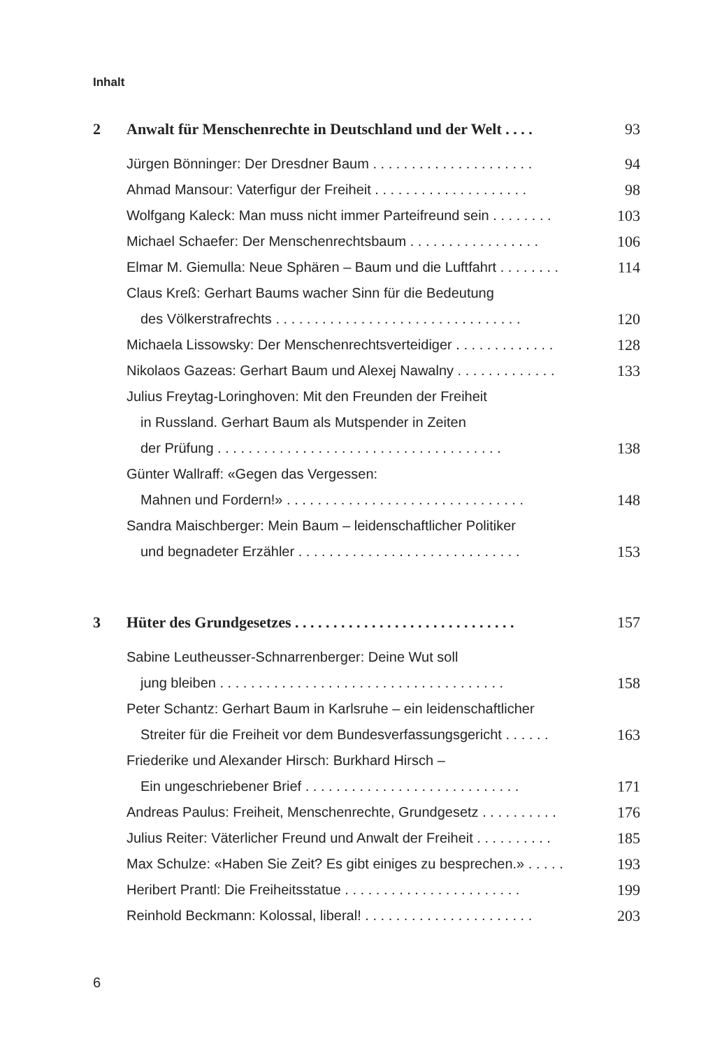Inhalt
2 Anwalt für Menschenrechte in Deutschland und der Welt . . . . 93
Jürgen Bönninger: Der Dresdner Baum . . . . . . . . . . . . . . . . . . . . . 94
Ahmad Mansour: Vaterfigur der Freiheit . . . . . . . . . . . . . . . . . . . . 98
Wolfgang Kaleck: Man muss nicht immer Parteifreund sein . . . . . . . . 103
Michael Schaefer: Der Menschenrechtsbaum . . . . . . . . . . . . . . . . . 106
Elmar M. Giemulla: Neue Sphären – Baum und die Luftfahrt . . . . . . . . 114
Claus Kreß: Gerhart Baums wacher Sinn für die Bedeutung
des Völkerstrafrechts . . . . . . . . . . . . . . . . . . . . . . . . . . . . . . . . 120
Michaela Lissowsky: Der Menschenrechtsverteidiger . . . . . . . . . . . . . 128
Nikolaos Gazeas: Gerhart Baum und Alexej Nawalny . . . . . . . . . . . . . 133
Julius Freytag-Loringhoven: Mit den Freunden der Freiheit
in Russland. Gerhart Baum als Mutspender in Zeiten
der Prüfung . . . . . . . . . . . . . . . . . . . . . . . . . . . . . . . . . . . . . 138
Günter Wallraff: «Gegen das Vergessen:
Mahnen und Fordern!» . . . . . . . . . . . . . . . . . . . . . . . . . . . . . . . 148
Sandra Maischberger: Mein Baum – leidenschaftlicher Politiker
und begnadeter Erzähler . . . . . . . . . . . . . . . . . . . . . . . . . . . . . 153
3 Hüter des Grundgesetzes . . . . . . . . . . . . . . . . . . . . . . . . . . . . . 157
Sabine Leutheusser-Schnarrenberger: Deine Wut soll
jung bleiben . . . . . . . . . . . . . . . . . . . . . . . . . . . . . . . . . . . . . 158
Peter Schantz: Gerhart Baum in Karlsruhe – ein leidenschaftlicher
Streiter für die Freiheit vor dem Bundesverfassungsgericht . . . . . . 163
Friederike und Alexander Hirsch: Burkhard Hirsch –
Ein ungeschriebener Brief . . . . . . . . . . . . . . . . . . . . . . . . . . . . 171
Andreas Paulus: Freiheit, Menschenrechte, Grundgesetz . . . . . . . . . . 176
Julius Reiter: Väterlicher Freund und Anwalt der Freiheit . . . . . . . . . . 185
Max Schulze: «Haben Sie Zeit? Es gibt einiges zu besprechen.» . . . . . 193
Heribert Prantl: Die Freiheitsstatue . . . . . . . . . . . . . . . . . . . . . . . 199
Reinhold Beckmann: Kolossal, liberal! . . . . . . . . . . . . . . . . . . . . . . 203
6